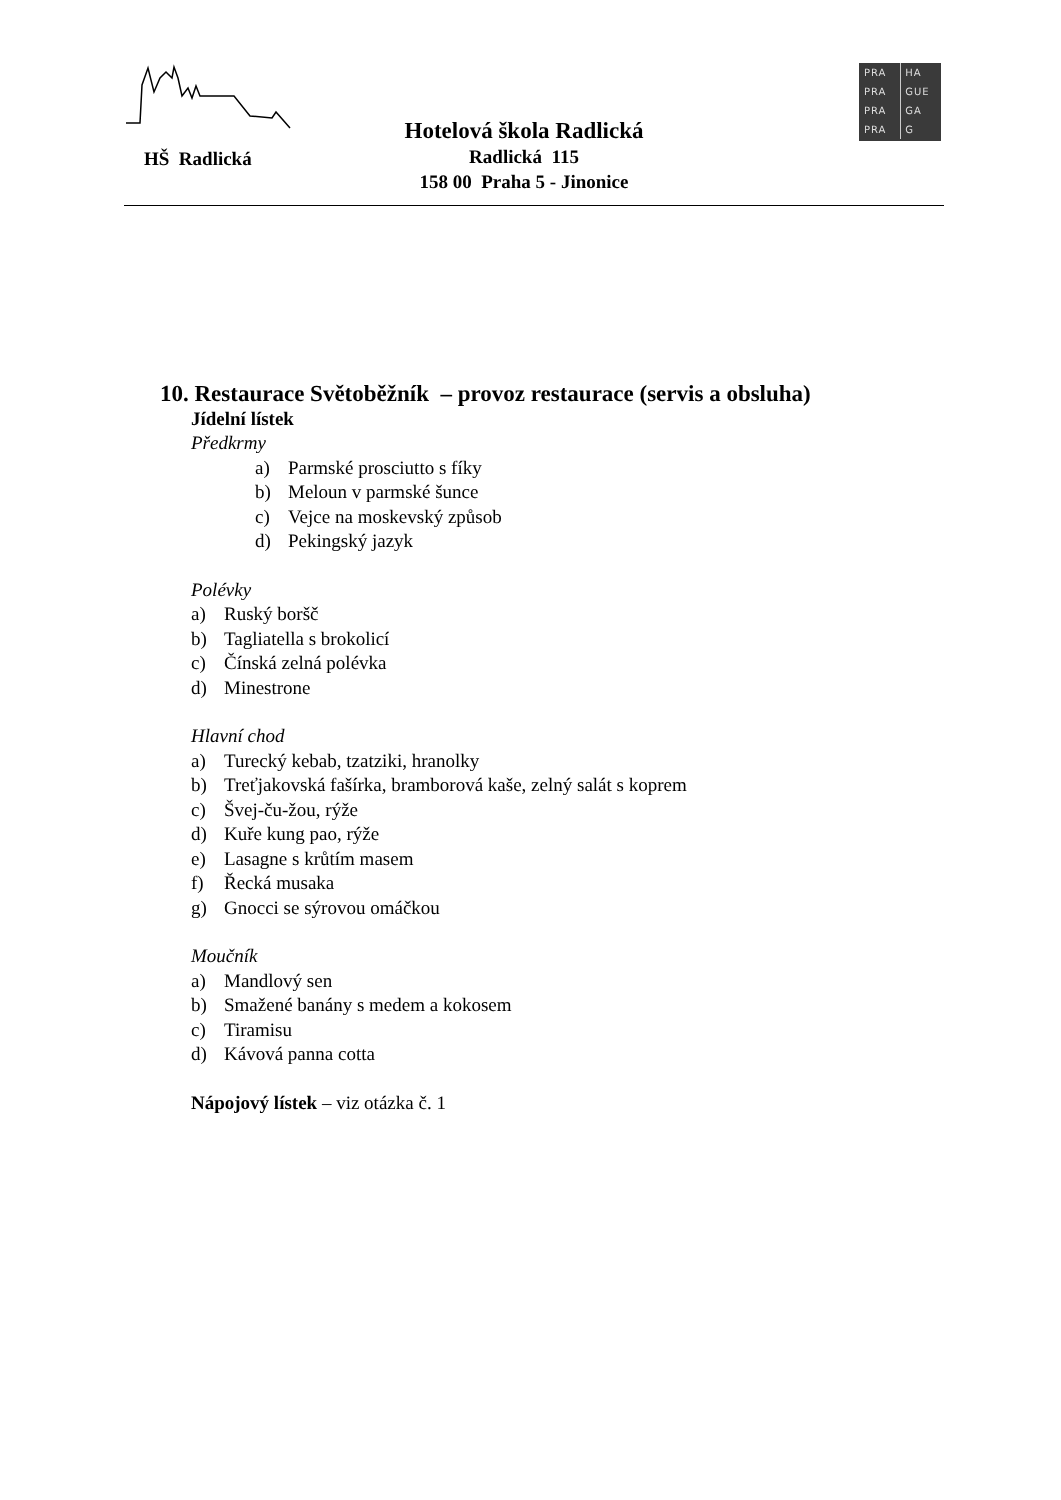HŠ Radlická
Hotelová škola Radlická
Radlická 115
158 00 Praha 5 - Jinonice
PRA HA
PRA GUE
PRA GA
PRA G
10. Restaurace Světoběžník – provoz restaurace (servis a obsluha)
Jídelní lístek
Předkrmy
a) Parmské prosciutto s fíky
b) Meloun v parmské šunce
c) Vejce na moskevský způsob
d) Pekingský jazyk
Polévky
a) Ruský boršč
b) Tagliatella s brokolicí
c) Čínská zelná polévka
d) Minestrone
Hlavní chod
a) Turecký kebab, tzatziki, hranolky
b) Treťjakovská fašírka, bramborová kaše, zelný salát s koprem
c) Švej-ču-žou, rýže
d) Kuře kung pao, rýže
e) Lasagne s krůtím masem
f) Řecká musaka
g) Gnocci se sýrovou omáčkou
Moučník
a) Mandlový sen
b) Smažené banány s medem a kokosem
c) Tiramisu
d) Kávová panna cotta
Nápojový lístek – viz otázka č. 1